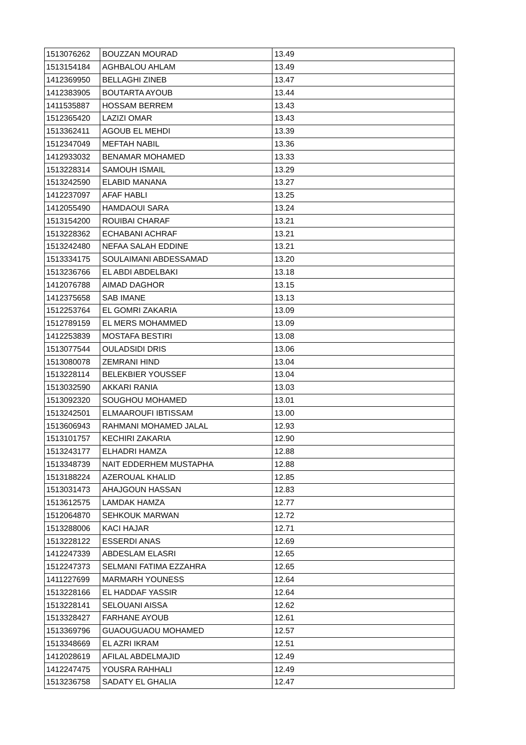| 1513076262 | BOUZZAN MOURAD | 13.49 |
| 1513154184 | AGHBALOU AHLAM | 13.49 |
| 1412369950 | BELLAGHI ZINEB | 13.47 |
| 1412383905 | BOUTARTA AYOUB | 13.44 |
| 1411535887 | HOSSAM BERREM | 13.43 |
| 1512365420 | LAZIZI OMAR | 13.43 |
| 1513362411 | AGOUB EL MEHDI | 13.39 |
| 1512347049 | MEFTAH NABIL | 13.36 |
| 1412933032 | BENAMAR MOHAMED | 13.33 |
| 1513228314 | SAMOUH ISMAIL | 13.29 |
| 1513242590 | ELABID MANANA | 13.27 |
| 1412237097 | AFAF HABLI | 13.25 |
| 1412055490 | HAMDAOUI SARA | 13.24 |
| 1513154200 | ROUIBAI CHARAF | 13.21 |
| 1513228362 | ECHABANI ACHRAF | 13.21 |
| 1513242480 | NEFAA SALAH EDDINE | 13.21 |
| 1513334175 | SOULAIMANI ABDESSAMAD | 13.20 |
| 1513236766 | EL ABDI ABDELBAKI | 13.18 |
| 1412076788 | AIMAD DAGHOR | 13.15 |
| 1412375658 | SAB IMANE | 13.13 |
| 1512253764 | EL GOMRI ZAKARIA | 13.09 |
| 1512789159 | EL MERS MOHAMMED | 13.09 |
| 1412253839 | MOSTAFA BESTIRI | 13.08 |
| 1513077544 | OULADSIDI DRIS | 13.06 |
| 1513080078 | ZEMRANI HIND | 13.04 |
| 1513228114 | BELEKBIER YOUSSEF | 13.04 |
| 1513032590 | AKKARI RANIA | 13.03 |
| 1513092320 | SOUGHOU MOHAMED | 13.01 |
| 1513242501 | ELMAAROUFI IBTISSAM | 13.00 |
| 1513606943 | RAHMANI MOHAMED JALAL | 12.93 |
| 1513101757 | KECHIRI ZAKARIA | 12.90 |
| 1513243177 | ELHADRI HAMZA | 12.88 |
| 1513348739 | NAIT EDDERHEM MUSTAPHA | 12.88 |
| 1513188224 | AZEROUAL KHALID | 12.85 |
| 1513031473 | AHAJGOUN HASSAN | 12.83 |
| 1513612575 | LAMDAK HAMZA | 12.77 |
| 1512064870 | SEHKOUK MARWAN | 12.72 |
| 1513288006 | KACI HAJAR | 12.71 |
| 1513228122 | ESSERDI ANAS | 12.69 |
| 1412247339 | ABDESLAM ELASRI | 12.65 |
| 1512247373 | SELMANI FATIMA EZZAHRA | 12.65 |
| 1411227699 | MARMARH YOUNESS | 12.64 |
| 1513228166 | EL HADDAF YASSIR | 12.64 |
| 1513228141 | SELOUANI AISSA | 12.62 |
| 1513328427 | FARHANE AYOUB | 12.61 |
| 1513369796 | GUAOUGUAOU MOHAMED | 12.57 |
| 1513348669 | EL AZRI IKRAM | 12.51 |
| 1412028619 | AFILAL ABDELMAJID | 12.49 |
| 1412247475 | YOUSRA RAHHALI | 12.49 |
| 1513236758 | SADATY EL GHALIA | 12.47 |